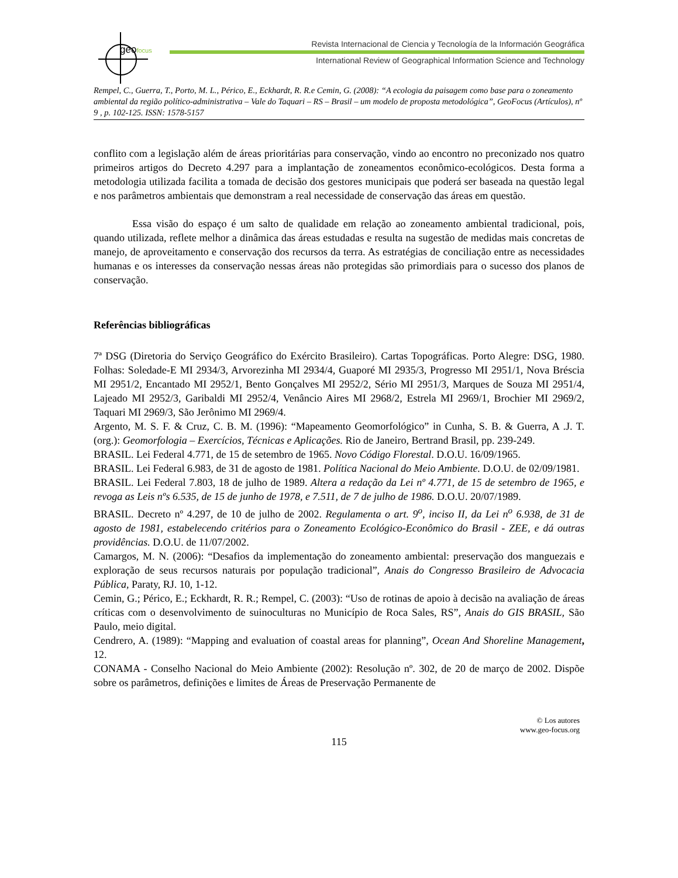geofocus
Revista Internacional de Ciencia y Tecnología de la Información Geográfica
International Review of Geographical Information Science and Technology
Rempel, C., Guerra, T., Porto, M. L., Périco, E., Eckhardt, R. R.e Cemin, G. (2008): “A ecologia da paisagem como base para o zoneamento ambiental da região político-administrativa – Vale do Taquari – RS – Brasil – um modelo de proposta metodológica”, GeoFocus (Artículos), nº 9 , p. 102-125. ISSN: 1578-5157
conflito com a legislação além de áreas prioritárias para conservação, vindo ao encontro no preconizado nos quatro primeiros artigos do Decreto 4.297 para a implantação de zoneamentos econômico-ecológicos. Desta forma a metodologia utilizada facilita a tomada de decisão dos gestores municipais que poderá ser baseada na questão legal e nos parâmetros ambientais que demonstram a real necessidade de conservação das áreas em questão.
Essa visão do espaço é um salto de qualidade em relação ao zoneamento ambiental tradicional, pois, quando utilizada, reflete melhor a dinâmica das áreas estudadas e resulta na sugestão de medidas mais concretas de manejo, de aproveitamento e conservação dos recursos da terra. As estratégias de conciliação entre as necessidades humanas e os interesses da conservação nessas áreas não protegidas são primordiais para o sucesso dos planos de conservação.
Referências bibliográficas
7ª DSG (Diretoria do Serviço Geográfico do Exército Brasileiro). Cartas Topográficas. Porto Alegre: DSG, 1980. Folhas: Soledade-E MI 2934/3, Arvorezinha MI 2934/4, Guaporé MI 2935/3, Progresso MI 2951/1, Nova Bréscia MI 2951/2, Encantado MI 2952/1, Bento Gonçalves MI 2952/2, Sério MI 2951/3, Marques de Souza MI 2951/4, Lajeado MI 2952/3, Garibaldi MI 2952/4, Venâncio Aires MI 2968/2, Estrela MI 2969/1, Brochier MI 2969/2, Taquari MI 2969/3, São Jerônimo MI 2969/4.
Argento, M. S. F. & Cruz, C. B. M. (1996): “Mapeamento Geomorfológico” in Cunha, S. B. & Guerra, A .J. T. (org.): Geomorfologia – Exercícios, Técnicas e Aplicações. Rio de Janeiro, Bertrand Brasil, pp. 239-249.
BRASIL. Lei Federal 4.771, de 15 de setembro de 1965. Novo Código Florestal. D.O.U. 16/09/1965.
BRASIL. Lei Federal 6.983, de 31 de agosto de 1981. Política Nacional do Meio Ambiente. D.O.U. de 02/09/1981.
BRASIL. Lei Federal 7.803, 18 de julho de 1989. Altera a redação da Lei nº 4.771, de 15 de setembro de 1965, e revoga as Leis nºs 6.535, de 15 de junho de 1978, e 7.511, de 7 de julho de 1986. D.O.U. 20/07/1989.
BRASIL. Decreto nº 4.297, de 10 de julho de 2002. Regulamenta o art. 9<sup>o</sup>, inciso II, da Lei n<sup>o</sup> 6.938, de 31 de agosto de 1981, estabelecendo critérios para o Zoneamento Ecológico-Econômico do Brasil - ZEE, e dá outras providências. D.O.U. de 11/07/2002.
Camargos, M. N. (2006): “Desafios da implementação do zoneamento ambiental: preservação dos manguezais e exploração de seus recursos naturais por população tradicional”, Anais do Congresso Brasileiro de Advocacia Pública, Paraty, RJ. 10, 1-12.
Cemin, G.; Périco, E.; Eckhardt, R. R.; Rempel, C. (2003): “Uso de rotinas de apoio à decisão na avaliação de áreas críticas com o desenvolvimento de suinoculturas no Município de Roca Sales, RS”, Anais do GIS BRASIL, São Paulo, meio digital.
Cendrero, A. (1989): “Mapping and evaluation of coastal areas for planning”, Ocean And Shoreline Management, 12.
CONAMA - Conselho Nacional do Meio Ambiente (2002): Resolução nº. 302, de 20 de março de 2002. Dispõe sobre os parâmetros, definições e limites de Áreas de Preservação Permanente de
© Los autores
www.geo-focus.org
115